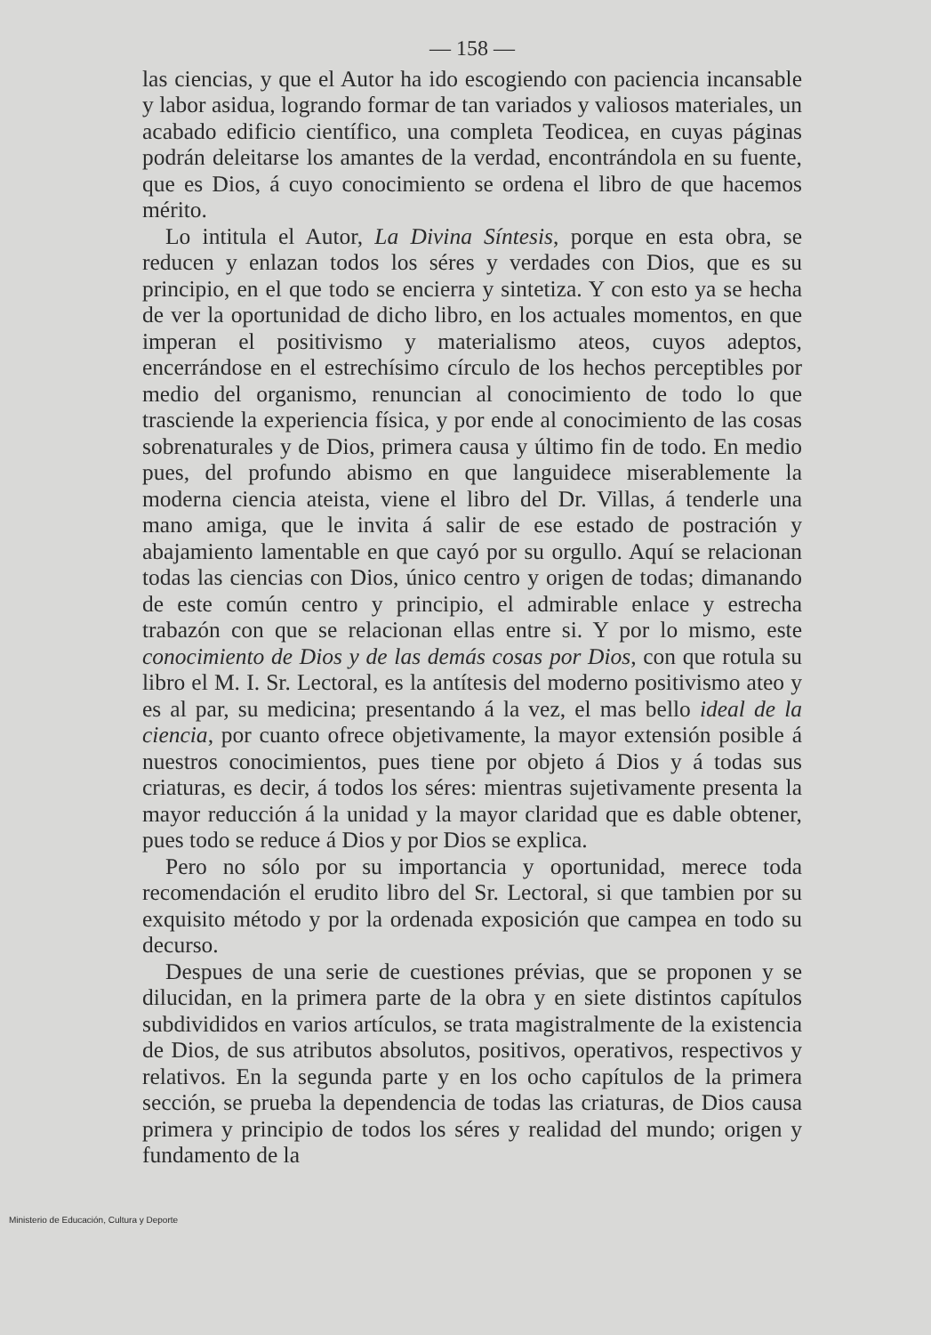— 158 —
las ciencias, y que el Autor ha ido escogiendo con paciencia incansable y labor asidua, logrando formar de tan variados y valiosos materiales, un acabado edificio científico, una completa Teodicea, en cuyas páginas podrán deleitarse los amantes de la verdad, encontrándola en su fuente, que es Dios, á cuyo conocimiento se ordena el libro de que hacemos mérito.
Lo intitula el Autor, La Divina Síntesis, porque en esta obra, se reducen y enlazan todos los séres y verdades con Dios, que es su principio, en el que todo se encierra y sintetiza. Y con esto ya se hecha de ver la oportunidad de dicho libro, en los actuales momentos, en que imperan el positivismo y materialismo ateos, cuyos adeptos, encerrándose en el estrechísimo círculo de los hechos perceptibles por medio del organismo, renuncian al conocimiento de todo lo que trasciende la experiencia física, y por ende al conocimiento de las cosas sobrenaturales y de Dios, primera causa y último fin de todo. En medio pues, del profundo abismo en que languidece miserablemente la moderna ciencia ateista, viene el libro del Dr. Villas, á tenderle una mano amiga, que le invita á salir de ese estado de postración y abajamiento lamentable en que cayó por su orgullo. Aquí se relacionan todas las ciencias con Dios, único centro y origen de todas; dimanando de este común centro y principio, el admirable enlace y estrecha trabazón con que se relacionan ellas entre si. Y por lo mismo, este conocimiento de Dios y de las demás cosas por Dios, con que rotula su libro el M. I. Sr. Lectoral, es la antítesis del moderno positivismo ateo y es al par, su medicina; presentando á la vez, el mas bello ideal de la ciencia, por cuanto ofrece objetivamente, la mayor extensión posible á nuestros conocimientos, pues tiene por objeto á Dios y á todas sus criaturas, es decir, á todos los séres: mientras sujetivamente presenta la mayor reducción á la unidad y la mayor claridad que es dable obtener, pues todo se reduce á Dios y por Dios se explica.
Pero no sólo por su importancia y oportunidad, merece toda recomendación el erudito libro del Sr. Lectoral, si que tambien por su exquisito método y por la ordenada exposición que campea en todo su decurso.
Despues de una serie de cuestiones prévias, que se proponen y se dilucidan, en la primera parte de la obra y en siete distintos capítulos subdivididos en varios artículos, se trata magistralmente de la existencia de Dios, de sus atributos absolutos, positivos, operativos, respectivos y relativos. En la segunda parte y en los ocho capítulos de la primera sección, se prueba la dependencia de todas las criaturas, de Dios causa primera y principio de todos los séres y realidad del mundo; origen y fundamento de la
Ministerio de Educación, Cultura y Deporte